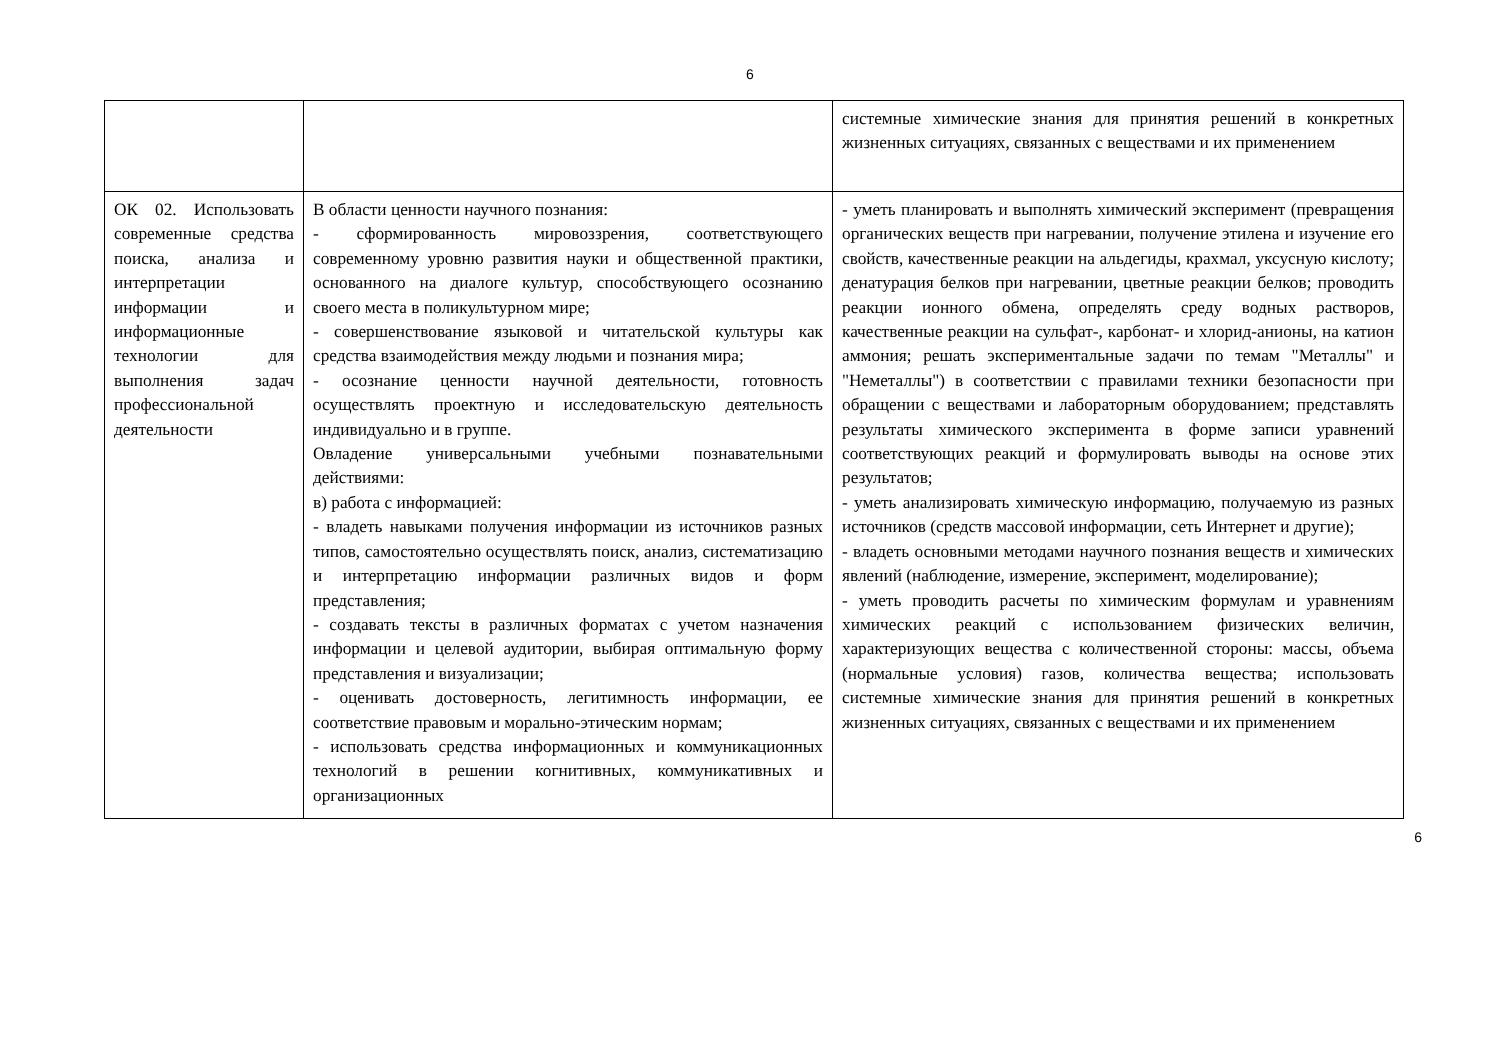6
| | | системные химические знания для принятия решений в конкретных жизненных ситуациях, связанных с веществами и их применением |
| ОК 02. Использовать современные средства поиска, анализа и интерпретации информации и информационные технологии для выполнения задач профессиональной деятельности | В области ценности научного познания: - сформированность мировоззрения, соответствующего современному уровню развития науки и общественной практики, основанного на диалоге культур, способствующего осознанию своего места в поликультурном мире; - совершенствование языковой и читательской культуры как средства взаимодействия между людьми и познания мира; - осознание ценности научной деятельности, готовность осуществлять проектную и исследовательскую деятельность индивидуально и в группе. Овладение универсальными учебными познавательными действиями: в) работа с информацией: - владеть навыками получения информации из источников разных типов, самостоятельно осуществлять поиск, анализ, систематизацию и интерпретацию информации различных видов и форм представления; - создавать тексты в различных форматах с учетом назначения информации и целевой аудитории, выбирая оптимальную форму представления и визуализации; - оценивать достоверность, легитимность информации, ее соответствие правовым и морально-этическим нормам; - использовать средства информационных и коммуникационных технологий в решении когнитивных, коммуникативных и организационных | - уметь планировать и выполнять химический эксперимент (превращения органических веществ при нагревании, получение этилена и изучение его свойств, качественные реакции на альдегиды, крахмал, уксусную кислоту; денатурация белков при нагревании, цветные реакции белков; проводить реакции ионного обмена, определять среду водных растворов, качественные реакции на сульфат-, карбонат- и хлорид-анионы, на катион аммония; решать экспериментальные задачи по темам "Металлы" и "Неметаллы") в соответствии с правилами техники безопасности при обращении с веществами и лабораторным оборудованием; представлять результаты химического эксперимента в форме записи уравнений соответствующих реакций и формулировать выводы на основе этих результатов; - уметь анализировать химическую информацию, получаемую из разных источников (средств массовой информации, сеть Интернет и другие); - владеть основными методами научного познания веществ и химических явлений (наблюдение, измерение, эксперимент, моделирование); - уметь проводить расчеты по химическим формулам и уравнениям химических реакций с использованием физических величин, характеризующих вещества с количественной стороны: массы, объема (нормальные условия) газов, количества вещества; использовать системные химические знания для принятия решений в конкретных жизненных ситуациях, связанных с веществами и их применением |
6